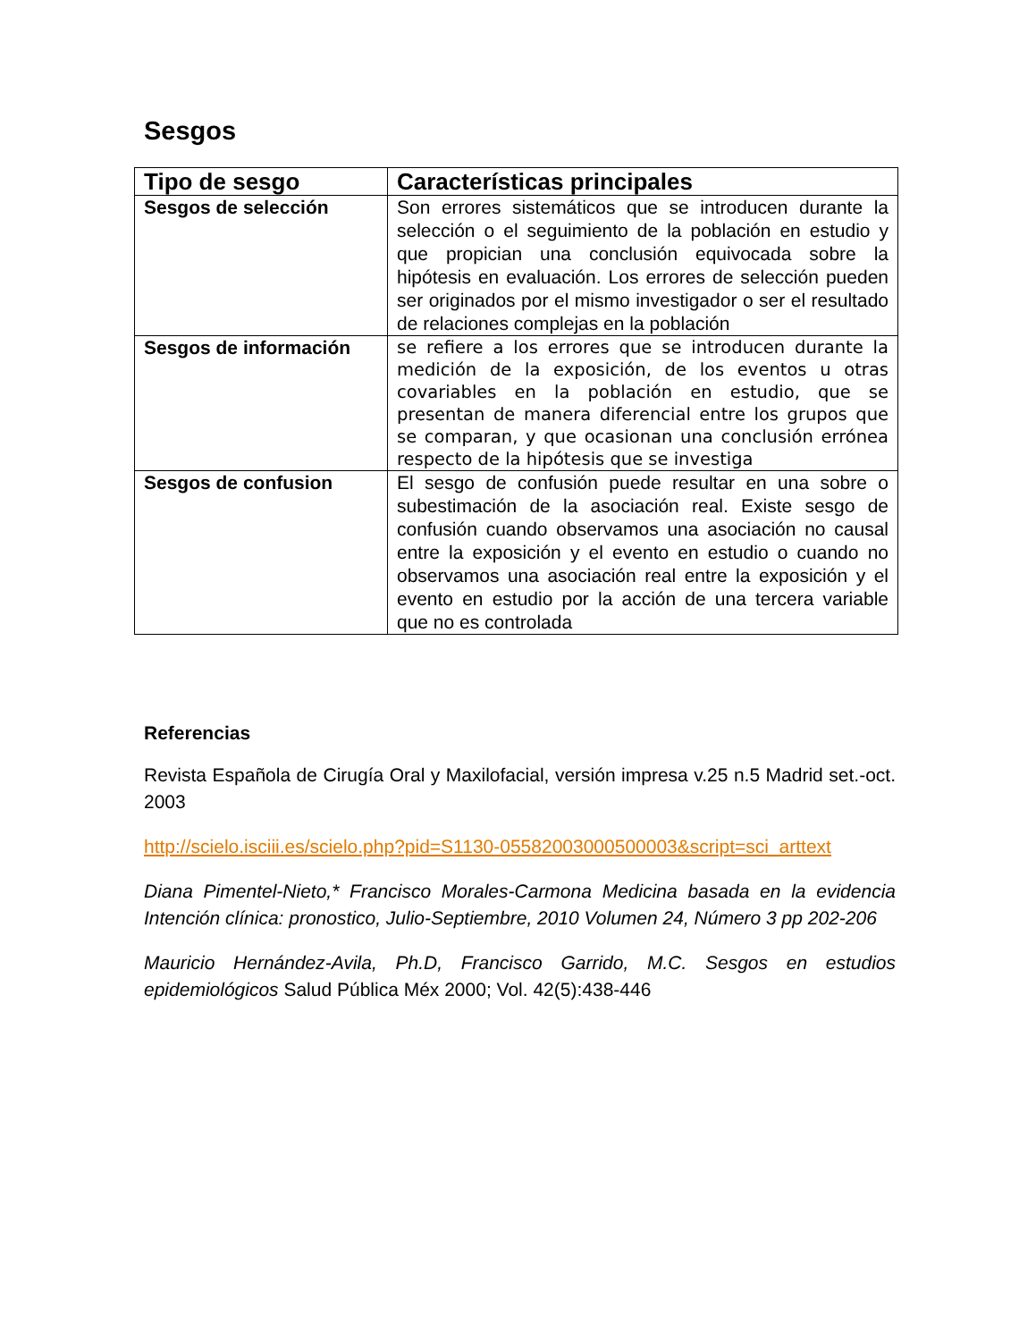Sesgos
| Tipo de sesgo | Características principales |
| --- | --- |
| Sesgos de selección | Son errores sistemáticos que se introducen durante la selección o el seguimiento de la población en estudio y que propician una conclusión equivocada sobre la hipótesis en evaluación. Los errores de selección pueden ser originados por el mismo investigador o ser el resultado de relaciones complejas en la población |
| Sesgos de información | se refiere a los errores que se introducen durante la medición de la exposición, de los eventos u otras covariables en la población en estudio, que se presentan de manera diferencial entre los grupos que se comparan, y que ocasionan una conclusión errónea respecto de la hipótesis que se investiga |
| Sesgos de confusion | El sesgo de confusión puede resultar en una sobre o subestimación de la asociación real. Existe sesgo de confusión cuando observamos una asociación no causal entre la exposición y el evento en estudio o cuando no observamos una asociación real entre la exposición y el evento en estudio por la acción de una tercera variable que no es controlada |
Referencias
Revista Española de Cirugía Oral y Maxilofacial, versión impresa v.25 n.5 Madrid set.-oct. 2003
http://scielo.isciii.es/scielo.php?pid=S1130-05582003000500003&script=sci_arttext
Diana Pimentel-Nieto,* Francisco Morales-Carmona Medicina basada en la evidencia Intención clínica: pronostico, Julio-Septiembre, 2010 Volumen 24, Número 3 pp 202-206
Mauricio Hernández-Avila, Ph.D, Francisco Garrido, M.C. Sesgos en estudios epidemiológicos Salud Pública Méx 2000; Vol. 42(5):438-446